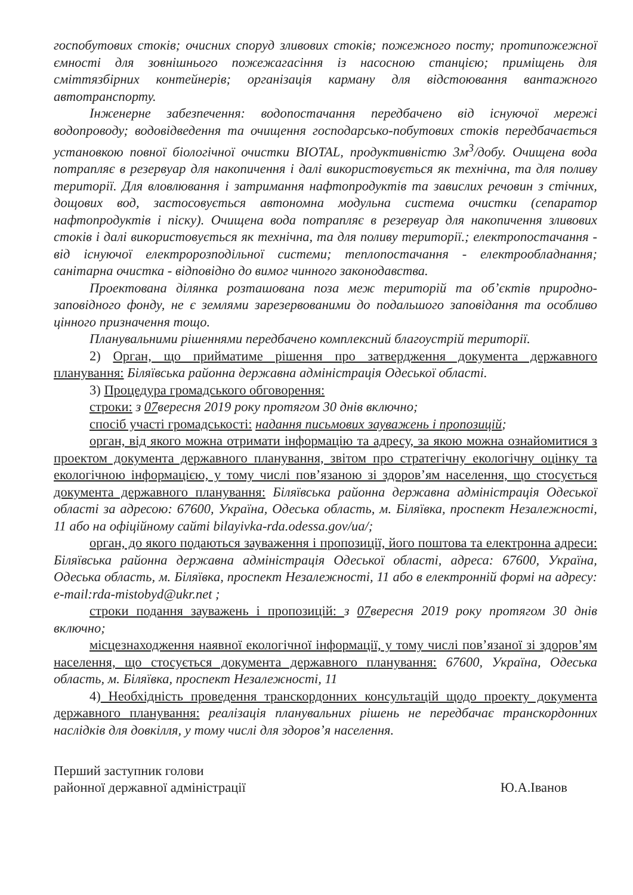госпобутових стоків; очисних споруд зливових стоків; пожежного посту; протипожежної ємності для зовнішнього пожежагасіння із насосною станцією; приміщень для сміттязбірних контейнерів; організація карману для відстоювання вантажного автотранспорту.
Інженерне забезпечення: водопостачання передбачено від існуючої мережі водопроводу; водовідведення та очищення господарсько-побутових стоків передбачається установкою повної біологічної очистки BIOTAL, продуктивністю 3м<sup>3</sup>/добу. Очищена вода потрапляє в резервуар для накопичення і далі використовується як технічна, та для поливу території. Для вловлювання і затримання нафтопродуктів та завислих речовин з стічних, дощових вод, застосовується автономна модульна система очистки (сепаратор нафтопродуктів і піску). Очищена вода потрапляє в резервуар для накопичення зливових стоків і далі використовується як технічна, та для поливу території.; електропостачання - від існуючої електророзподільної системи; теплопостачання - електрообладнання; санітарна очистка - відповідно до вимог чинного законодавства.
Проектована ділянка розташована поза меж територій та об’єктів природно-заповідного фонду, не є землями зарезервованими до подальшого заповідання та особливо цінного призначення тощо.
Планувальними рішеннями передбачено комплексний благоустрій території.
2) Орган, що прийматиме рішення про затвердження документа державного планування: Біляївська районна державна адміністрація Одеської області.
3) Процедура громадського обговорення:
строки: з 07вересня 2019 року протягом 30 днів включно;
спосіб участі громадськості: надання письмових зауважень і пропозицій;
орган, від якого можна отримати інформацію та адресу, за якою можна ознайомитися з проектом документа державного планування, звітом про стратегічну екологічну оцінку та екологічною інформацією, у тому числі пов’язаною зі здоров’ям населення, що стосується документа державного планування: Біляївська районна державна адміністрація Одеської області за адресою: 67600, Україна, Одеська область, м. Біляївка, проспект Незалежності, 11 або на офіційному сайті bilayivka-rda.odessa.gov/ua/;
орган, до якого подаються зауваження і пропозиції, його поштова та електронна адреси: Біляївська районна державна адміністрація Одеської області, адреса: 67600, Україна, Одеська область, м. Біляївка, проспект Незалежності, 11 або в електронній формі на адресу: e-mail:rda-mistobyd@ukr.net ;
строки подання зауважень і пропозицій: з 07вересня 2019 року протягом 30 днів включно;
місцезнаходження наявної екологічної інформації, у тому числі пов’язаної зі здоров’ям населення, що стосується документа державного планування: 67600, Україна, Одеська область, м. Біляївка, проспект Незалежності, 11
4) Необхідність проведення транскордонних консультацій щодо проекту документа державного планування: реалізація планувальних рішень не передбачає транскордонних наслідків для довкілля, у тому числі для здоров’я населення.
Перший заступник голови
районної державної адміністрації
Ю.А.Іванов